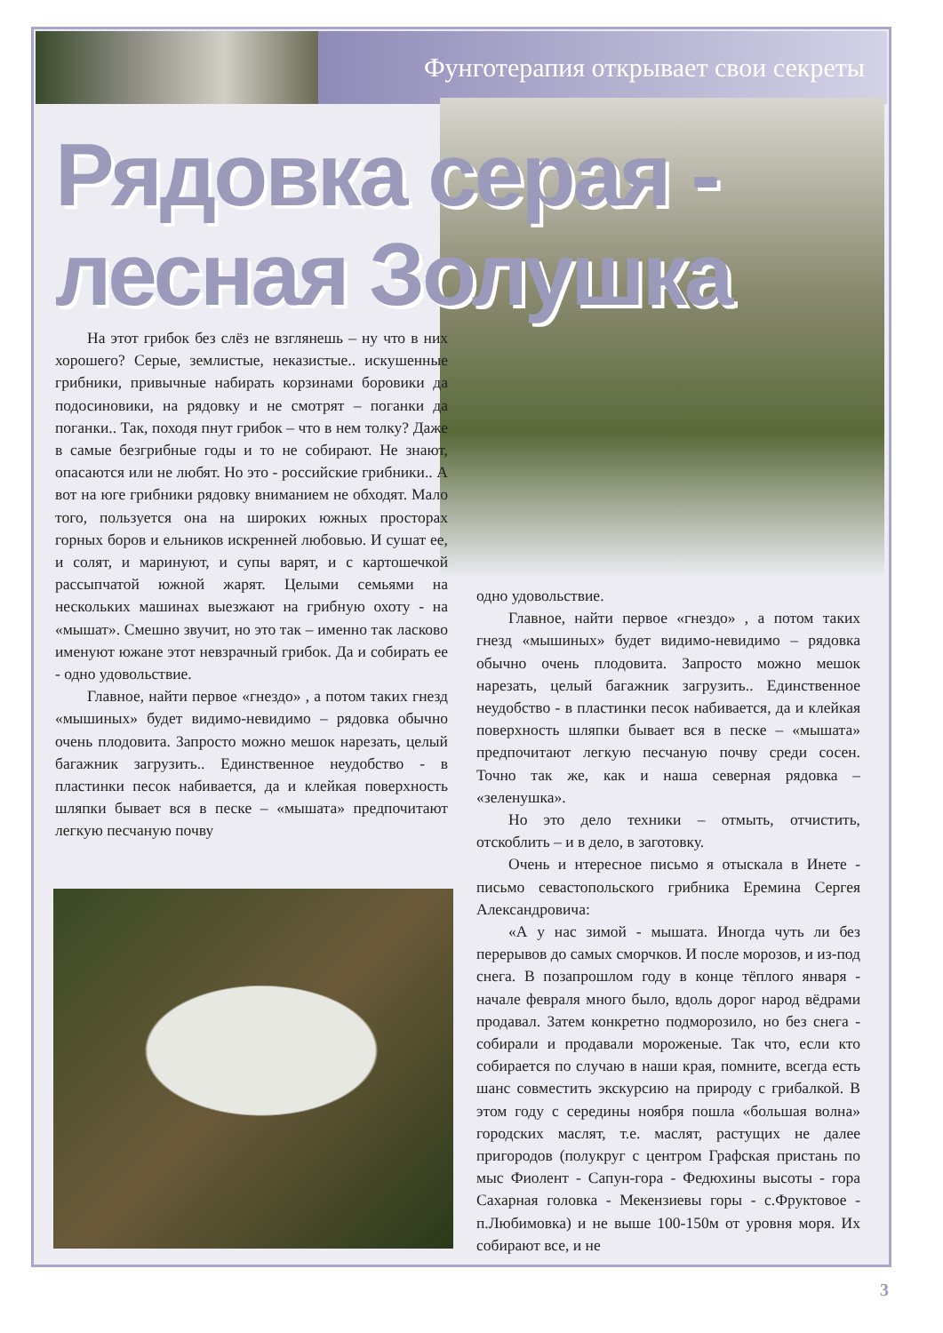Фунготерапия открывает свои секреты
Рядовка серая -
лесная Золушка
На этот грибок без слёз не взглянешь – ну что в них хорошего? Серые, землистые, неказистые.. искушенные грибники, привычные набирать корзинами боровики да подосиновики, на рядовку и не смотрят – поганки да поганки.. Так, походя пнут грибок – что в нем толку? Даже в самые безгрибные годы и то не собирают. Не знают, опасаются или не любят. Но это - российские грибники.. А вот на юге грибники рядовку вниманием не обходят. Мало того, пользуется она на широких южных просторах горных боров и ельников искренней любовью. И сушат ее, и солят, и маринуют, и супы варят, и с картошечкой рассыпчатой южной жарят. Целыми семьями на нескольких машинах выезжают на грибную охоту - на «мышат». Смешно звучит, но это так – именно так ласково именуют южане этот невзрачный грибок. Да и собирать ее - одно удовольствие.
Главное, найти первое «гнездо» , а потом таких гнезд «мышиных» будет видимо-невидимо – рядовка обычно очень плодовита. Запросто можно мешок нарезать, целый багажник загрузить.. Единственное неудобство - в пластинки песок набивается, да и клейкая поверхность шляпки бывает вся в песке – «мышата» предпочитают легкую песчаную почву
одно удовольствие.
Главное, найти первое «гнездо» , а потом таких гнезд «мышиных» будет видимо-невидимо – рядовка обычно очень плодовита. Запросто можно мешок нарезать, целый багажник загрузить.. Единственное неудобство - в пластинки песок набивается, да и клейкая поверхность шляпки бывает вся в песке – «мышата» предпочитают легкую песчаную почву среди сосен. Точно так же, как и наша северная рядовка – «зеленушка».
Но это дело техники – отмыть, отчистить, отскоблить – и в дело, в заготовку.
Очень и нтересное письмо я отыскала в Инете - письмо севастопольского грибника Еремина Сергея Александровича:
«А у нас зимой - мышата. Иногда чуть ли без перерывов до самых сморчков. И после морозов, и из-под снега. В позапрошлом году в конце тёплого января - начале февраля много было, вдоль дорог народ вёдрами продавал. Затем конкретно подморозило, но без снега - собирали и продавали мороженые. Так что, если кто собирается по случаю в наши края, помните, всегда есть шанс совместить экскурсию на природу с грибалкой. В этом году с середины ноября пошла «большая волна» городских маслят, т.е. маслят, растущих не далее пригородов (полукруг с центром Графская пристань по мыс Фиолент - Сапун-гора - Федюхины высоты - гора Сахарная головка - Мекензиевы горы - с.Фруктовое - п.Любимовка) и не выше 100-150м от уровня моря. Их собирают все, и не
3